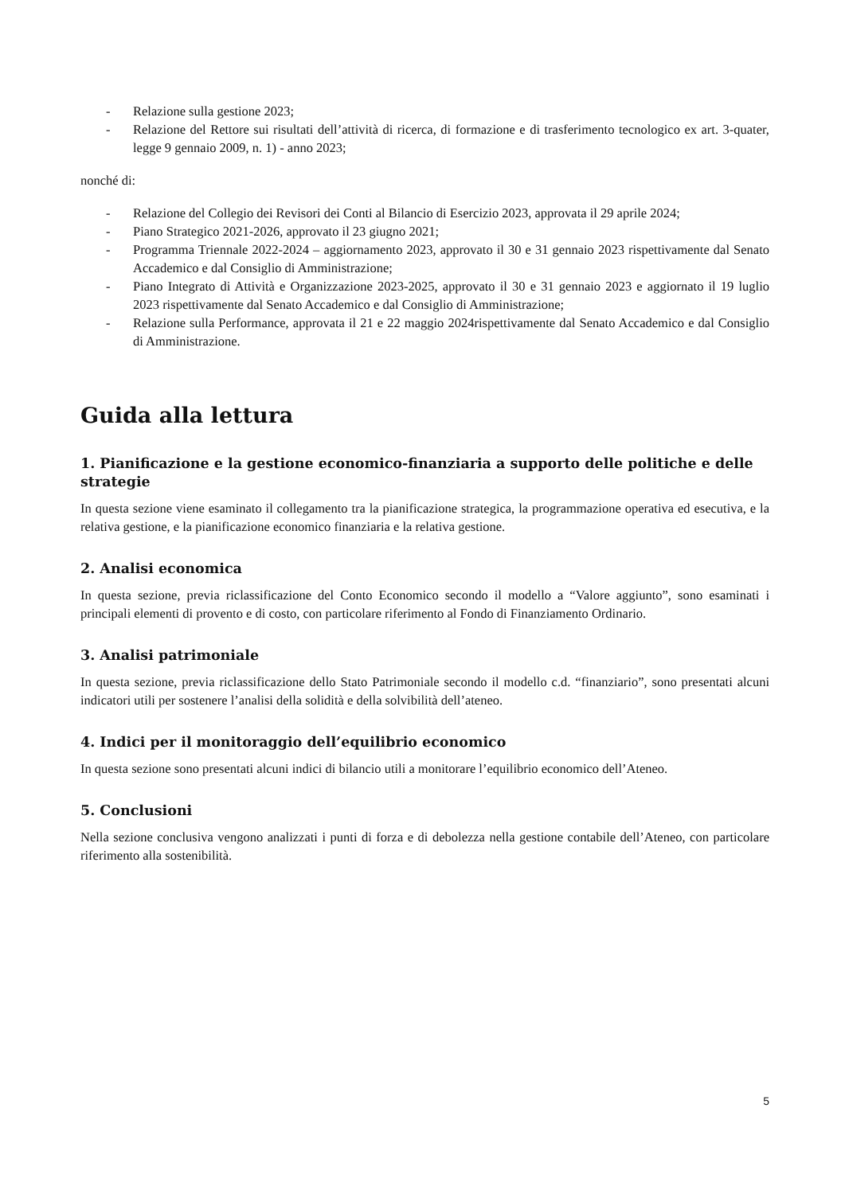- Relazione sulla gestione 2023;
- Relazione del Rettore sui risultati dell’attività di ricerca, di formazione e di trasferimento tecnologico ex art. 3-quater, legge 9 gennaio 2009, n. 1) - anno 2023;
nonché di:
- Relazione del Collegio dei Revisori dei Conti al Bilancio di Esercizio 2023, approvata il 29 aprile 2024;
- Piano Strategico 2021-2026, approvato il 23 giugno 2021;
- Programma Triennale 2022-2024 – aggiornamento 2023, approvato il 30 e 31 gennaio 2023 rispettivamente dal Senato Accademico e dal Consiglio di Amministrazione;
- Piano Integrato di Attività e Organizzazione 2023-2025, approvato il 30 e 31 gennaio 2023 e aggiornato il 19 luglio 2023 rispettivamente dal Senato Accademico e dal Consiglio di Amministrazione;
- Relazione sulla Performance, approvata il 21 e 22 maggio 2024rispettivamente dal Senato Accademico e dal Consiglio di Amministrazione.
Guida alla lettura
1. Pianificazione e la gestione economico-finanziaria a supporto delle politiche e delle strategie
In questa sezione viene esaminato il collegamento tra la pianificazione strategica, la programmazione operativa ed esecutiva, e la relativa gestione, e la pianificazione economico finanziaria e la relativa gestione.
2. Analisi economica
In questa sezione, previa riclassificazione del Conto Economico secondo il modello a “Valore aggiunto”, sono esaminati i principali elementi di provento e di costo, con particolare riferimento al Fondo di Finanziamento Ordinario.
3. Analisi patrimoniale
In questa sezione, previa riclassificazione dello Stato Patrimoniale secondo il modello c.d. “finanziario”, sono presentati alcuni indicatori utili per sostenere l’analisi della solidità e della solvibilità dell’ateneo.
4. Indici per il monitoraggio dell’equilibrio economico
In questa sezione sono presentati alcuni indici di bilancio utili a monitorare l’equilibrio economico dell’Ateneo.
5. Conclusioni
Nella sezione conclusiva vengono analizzati i punti di forza e di debolezza nella gestione contabile dell’Ateneo, con particolare riferimento alla sostenibilità.
5